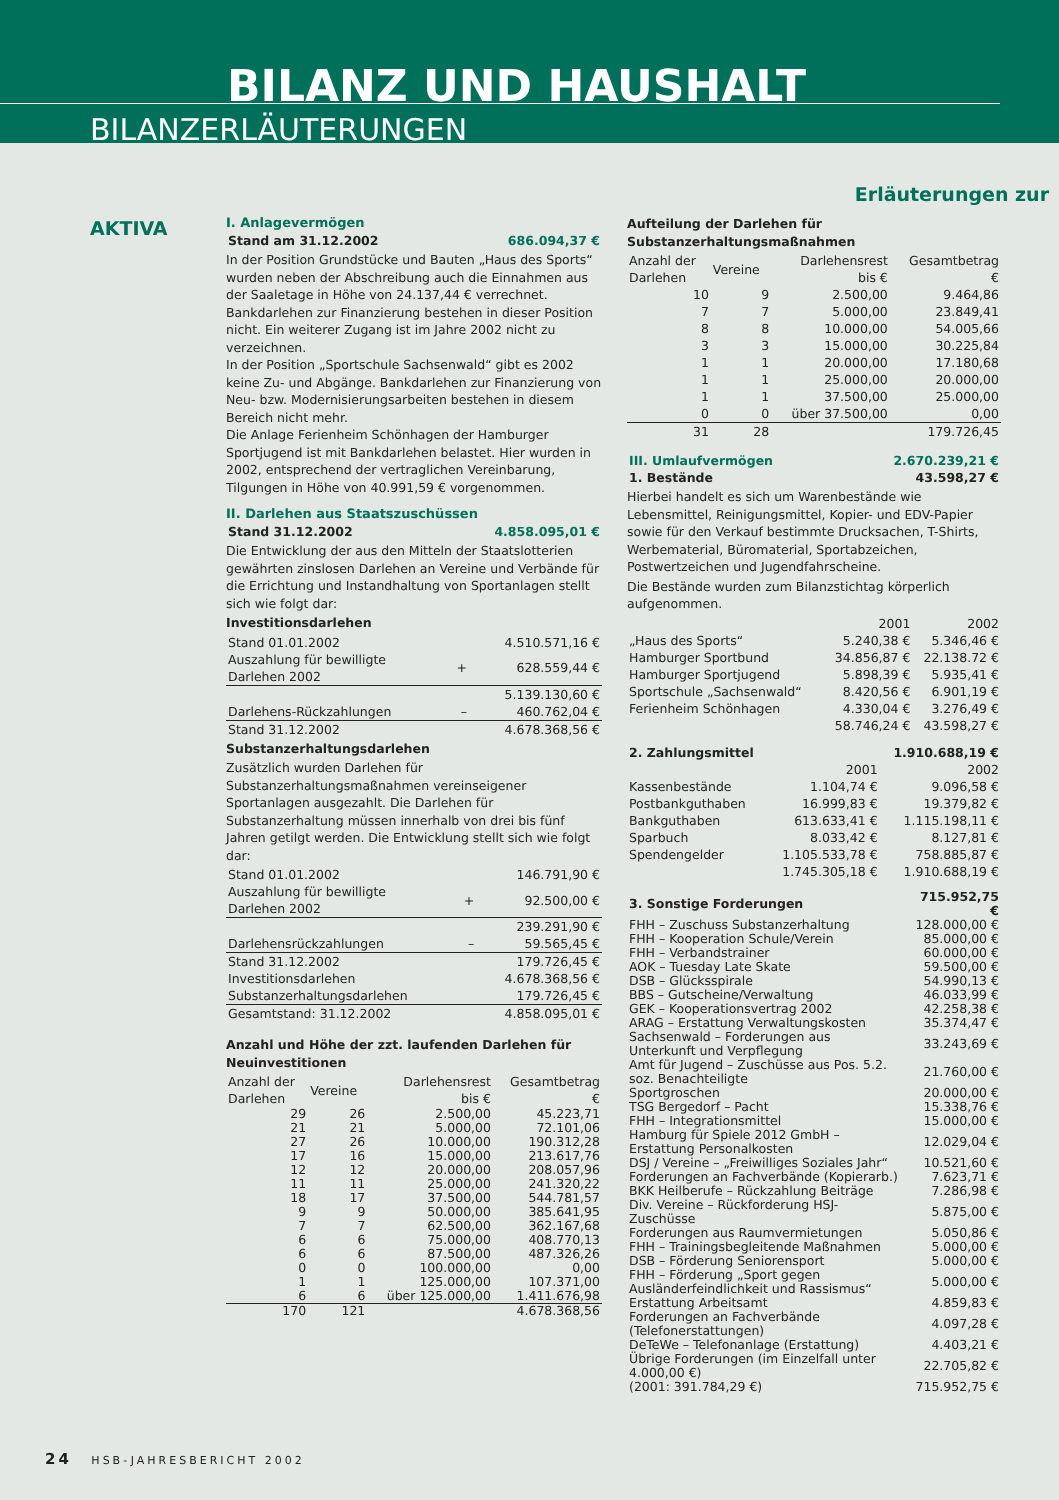BILANZ UND HAUSHALT
BILANZERLÄUTERUNGEN
Erläuterungen zur
AKTIVA
I. Anlagevermögen
| Stand am 31.12.2002 | 686.094,37 € |
In der Position Grundstücke und Bauten „Haus des Sports“ wurden neben der Abschreibung auch die Einnahmen aus der Saaletage in Höhe von 24.137,44 € verrechnet. Bankdarlehen zur Finanzierung bestehen in dieser Position nicht. Ein weiterer Zugang ist im Jahre 2002 nicht zu verzeichnen.
In der Position „Sportschule Sachsenwald“ gibt es 2002 keine Zu- und Abgänge. Bankdarlehen zur Finanzierung von Neu- bzw. Modernisierungsarbeiten bestehen in diesem Bereich nicht mehr.
Die Anlage Ferienheim Schönhagen der Hamburger Sportjugend ist mit Bankdarlehen belastet. Hier wurden in 2002, entsprechend der vertraglichen Vereinbarung, Tilgungen in Höhe von 40.991,59 € vorgenommen.
II. Darlehen aus Staatszuschüssen
| Stand 31.12.2002 | 4.858.095,01 € |
Die Entwicklung der aus den Mitteln der Staatslotterien gewährten zinslosen Darlehen an Vereine und Verbände für die Errichtung und Instandhaltung von Sportanlagen stellt sich wie folgt dar:
Investitionsdarlehen
| Stand 01.01.2002 | | 4.510.571,16 € |
| Auszahlung für bewilligte Darlehen 2002 | + | 628.559,44 € |
| | | 5.139.130,60 € |
| Darlehens-Rückzahlungen | – | 460.762,04 € |
| Stand 31.12.2002 | | 4.678.368,56 € |
Substanzerhaltungsdarlehen
Zusätzlich wurden Darlehen für Substanzerhaltungsmaßnahmen vereinseigener Sportanlagen ausgezahlt. Die Darlehen für Substanzerhaltung müssen innerhalb von drei bis fünf Jahren getilgt werden. Die Entwicklung stellt sich wie folgt dar:
| Stand 01.01.2002 | | 146.791,90 € |
| Auszahlung für bewilligte Darlehen 2002 | + | 92.500,00 € |
| | | 239.291,90 € |
| Darlehensrückzahlungen | – | 59.565,45 € |
| Stand 31.12.2002 | | 179.726,45 € |
| Investitionsdarlehen | | 4.678.368,56 € |
| Substanzerhaltungsdarlehen | | 179.726,45 € |
| Gesamtstand: 31.12.2002 | | 4.858.095,01 € |
Anzahl und Höhe der zzt. laufenden Darlehen für Neuinvestitionen
| Anzahl der Darlehen | Vereine | Darlehensrest bis € | Gesamtbetrag € |
| --- | --- | --- | --- |
| 29 | 26 | 2.500,00 | 45.223,71 |
| 21 | 21 | 5.000,00 | 72.101,06 |
| 27 | 26 | 10.000,00 | 190.312,28 |
| 17 | 16 | 15.000,00 | 213.617,76 |
| 12 | 12 | 20.000,00 | 208.057,96 |
| 11 | 11 | 25.000,00 | 241.320,22 |
| 18 | 17 | 37.500,00 | 544.781,57 |
| 9 | 9 | 50.000,00 | 385.641,95 |
| 7 | 7 | 62.500,00 | 362.167,68 |
| 6 | 6 | 75.000,00 | 408.770,13 |
| 6 | 6 | 87.500,00 | 487.326,26 |
| 0 | 0 | 100.000,00 | 0,00 |
| 1 | 1 | 125.000,00 | 107.371,00 |
| 6 | 6 | über 125.000,00 | 1.411.676,98 |
| 170 | 121 | | 4.678.368,56 |
Aufteilung der Darlehen für Substanzerhaltungsmaßnahmen
| Anzahl der Darlehen | Vereine | Darlehensrest bis € | Gesamtbetrag € |
| --- | --- | --- | --- |
| 10 | 9 | 2.500,00 | 9.464,86 |
| 7 | 7 | 5.000,00 | 23.849,41 |
| 8 | 8 | 10.000,00 | 54.005,66 |
| 3 | 3 | 15.000,00 | 30.225,84 |
| 1 | 1 | 20.000,00 | 17.180,68 |
| 1 | 1 | 25.000,00 | 20.000,00 |
| 1 | 1 | 37.500,00 | 25.000,00 |
| 0 | 0 | über 37.500,00 | 0,00 |
| 31 | 28 | | 179.726,45 |
| III. Umlaufvermögen | 2.670.239,21 € |
| 1. Bestände | 43.598,27 € |
Hierbei handelt es sich um Warenbestände wie Lebensmittel, Reinigungsmittel, Kopier- und EDV-Papier sowie für den Verkauf bestimmte Drucksachen, T-Shirts, Werbematerial, Büromaterial, Sportabzeichen, Postwertzeichen und Jugendfahrscheine.
Die Bestände wurden zum Bilanzstichtag körperlich aufgenommen.
| | 2001 | 2002 |
| „Haus des Sports“ | 5.240,38 € | 5.346,46 € |
| Hamburger Sportbund | 34.856,87 € | 22.138.72 € |
| Hamburger Sportjugend | 5.898,39 € | 5.935,41 € |
| Sportschule „Sachsenwald“ | 8.420,56 € | 6.901,19 € |
| Ferienheim Schönhagen | 4.330,04 € | 3.276,49 € |
| | 58.746,24 € | 43.598,27 € |
| 2. Zahlungsmittel | | 1.910.688,19 € |
| | 2001 | 2002 |
| Kassenbestände | 1.104,74 € | 9.096,58 € |
| Postbankguthaben | 16.999,83 € | 19.379,82 € |
| Bankguthaben | 613.633,41 € | 1.115.198,11 € |
| Sparbuch | 8.033,42 € | 8.127,81 € |
| Spendengelder | 1.105.533,78 € | 758.885,87 € |
| | 1.745.305,18 € | 1.910.688,19 € |
| 3. Sonstige Forderungen | 715.952,75 € |
| FHH – Zuschuss Substanzerhaltung | 128.000,00 € |
| FHH – Kooperation Schule/Verein | 85.000,00 € |
| FHH – Verbandstrainer | 60.000,00 € |
| AOK – Tuesday Late Skate | 59.500,00 € |
| DSB – Glücksspirale | 54.990,13 € |
| BBS – Gutscheine/Verwaltung | 46.033,99 € |
| GEK – Kooperationsvertrag 2002 | 42.258,38 € |
| ARAG – Erstattung Verwaltungskosten | 35.374,47 € |
| Sachsenwald – Forderungen aus Unterkunft und Verpflegung | 33.243,69 € |
| Amt für Jugend – Zuschüsse aus Pos. 5.2. soz. Benachteiligte | 21.760,00 € |
| Sportgroschen | 20.000,00 € |
| TSG Bergedorf – Pacht | 15.338,76 € |
| FHH – Integrationsmittel | 15.000,00 € |
| Hamburg für Spiele 2012 GmbH – Erstattung Personalkosten | 12.029,04 € |
| DSJ / Vereine – „Freiwilliges Soziales Jahr“ | 10.521,60 € |
| Forderungen an Fachverbände (Kopierarb.) | 7.623,71 € |
| BKK Heilberufe – Rückzahlung Beiträge | 7.286,98 € |
| Div. Vereine – Rückforderung HSJ-Zuschüsse | 5.875,00 € |
| Forderungen aus Raumvermietungen | 5.050,86 € |
| FHH – Trainingsbegleitende Maßnahmen | 5.000,00 € |
| DSB – Förderung Seniorensport | 5.000,00 € |
| FHH – Förderung „Sport gegen Ausländerfeindlichkeit und Rassismus“ | 5.000,00 € |
| Erstattung Arbeitsamt | 4.859,83 € |
| Forderungen an Fachverbände (Telefonerstattungen) | 4.097,28 € |
| DeTeWe – Telefonanlage (Erstattung) | 4.403,21 € |
| Übrige Forderungen (im Einzelfall unter 4.000,00 €) | 22.705,82 € |
| (2001: 391.784,29 €) | 715.952,75 € |
24 HSB-JAHRESBERICHT 2002